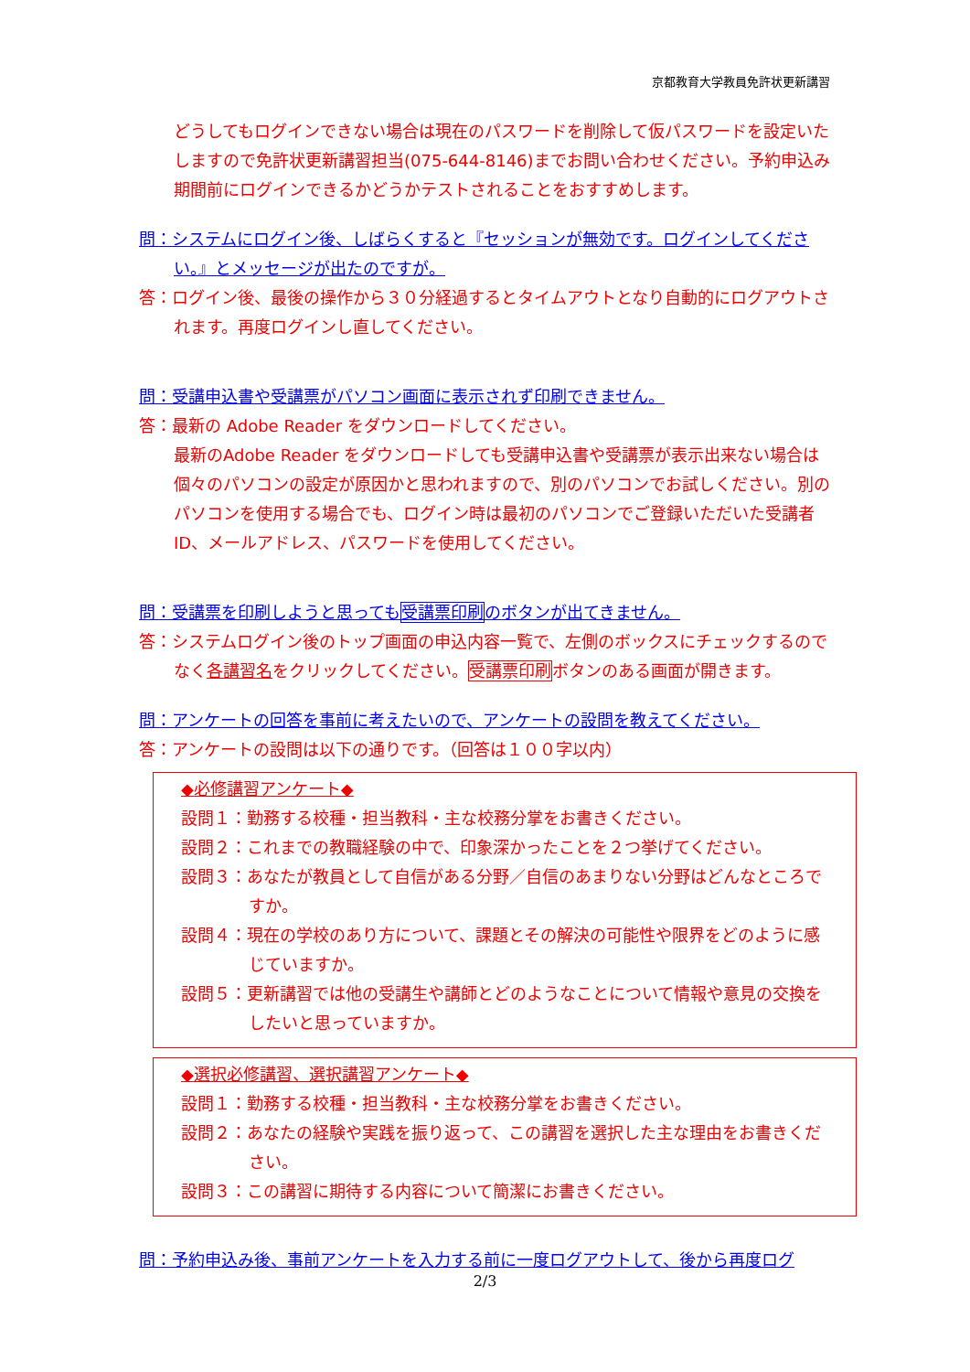京都教育大学教員免許状更新講習
どうしてもログインできない場合は現在のパスワードを削除して仮パスワードを設定いたしますので免許状更新講習担当(075-644-8146)までお問い合わせください。予約申込み期間前にログインできるかどうかテストされることをおすすめします。
問：システムにログイン後、しばらくすると『セッションが無効です。ログインしてください。』とメッセージが出たのですが。
答：ログイン後、最後の操作から３０分経過するとタイムアウトとなり自動的にログアウトされます。再度ログインし直してください。
問：受講申込書や受講票がパソコン画面に表示されず印刷できません。
答：最新の Adobe Reader をダウンロードしてください。
最新のAdobe Reader をダウンロードしても受講申込書や受講票が表示出来ない場合は個々のパソコンの設定が原因かと思われますので、別のパソコンでお試しください。別のパソコンを使用する場合でも、ログイン時は最初のパソコンでご登録いただいた受講者 ID、メールアドレス、パスワードを使用してください。
問：受講票を印刷しようと思っても受講票印刷のボタンが出てきません。
答：システムログイン後のトップ画面の申込内容一覧で、左側のボックスにチェックするのでなく各講習名をクリックしてください。受講票印刷ボタンのある画面が開きます。
問：アンケートの回答を事前に考えたいので、アンケートの設問を教えてください。
答：アンケートの設問は以下の通りです。（回答は１００字以内）
◆必修講習アンケート◆
設問１：勤務する校種・担当教科・主な校務分掌をお書きください。
設問２：これまでの教職経験の中で、印象深かったことを２つ挙げてください。
設問３：あなたが教員として自信がある分野／自信のあまりない分野はどんなところですか。
設問４：現在の学校のあり方について、課題とその解決の可能性や限界をどのように感じていますか。
設問５：更新講習では他の受講生や講師とどのようなことについて情報や意見の交換をしたいと思っていますか。
◆選択必修講習、選択講習アンケート◆
設問１：勤務する校種・担当教科・主な校務分掌をお書きください。
設問２：あなたの経験や実践を振り返って、この講習を選択した主な理由をお書きください。
設問３：この講習に期待する内容について簡潔にお書きください。
問：予約申込み後、事前アンケートを入力する前に一度ログアウトして、後から再度ログ
2/3